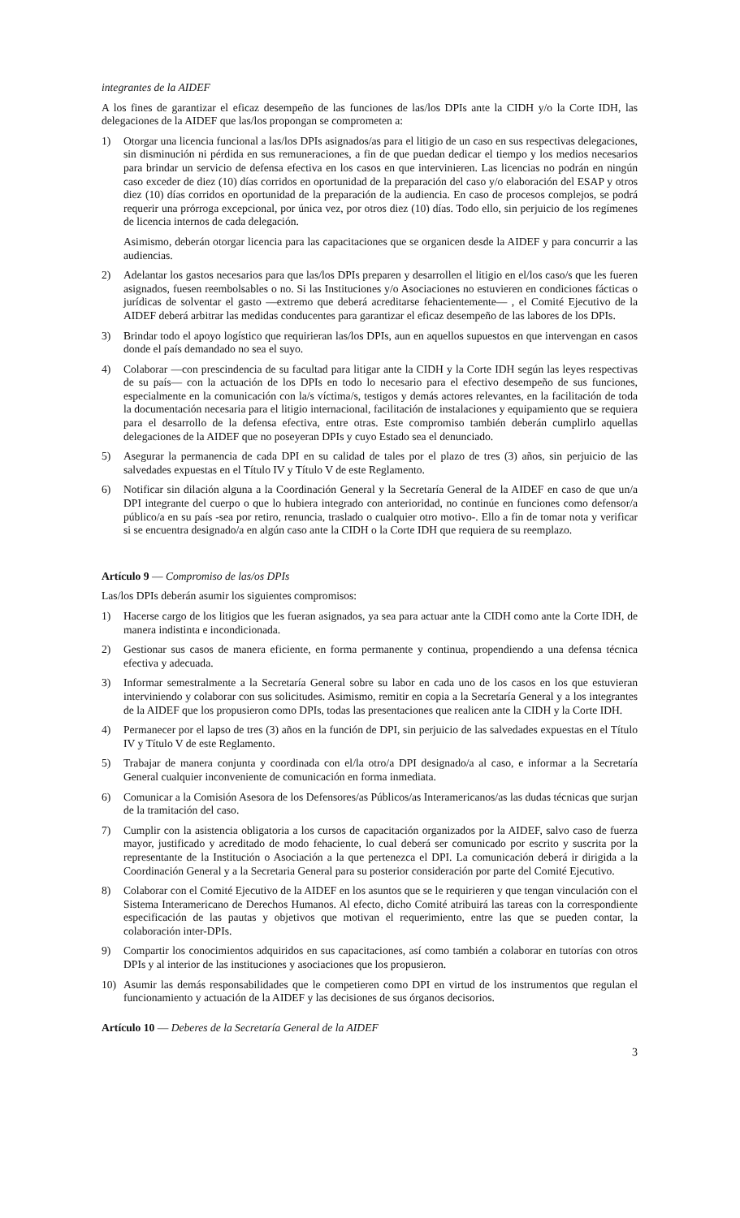integrantes de la AIDEF
A los fines de garantizar el eficaz desempeño de las funciones de las/los DPIs ante la CIDH y/o la Corte IDH, las delegaciones de la AIDEF que las/los propongan se comprometen a:
1) Otorgar una licencia funcional a las/los DPIs asignados/as para el litigio de un caso en sus respectivas delegaciones, sin disminución ni pérdida en sus remuneraciones, a fin de que puedan dedicar el tiempo y los medios necesarios para brindar un servicio de defensa efectiva en los casos en que intervinieren. Las licencias no podrán en ningún caso exceder de diez (10) días corridos en oportunidad de la preparación del caso y/o elaboración del ESAP y otros diez (10) días corridos en oportunidad de la preparación de la audiencia. En caso de procesos complejos, se podrá requerir una prórroga excepcional, por única vez, por otros diez (10) días. Todo ello, sin perjuicio de los regímenes de licencia internos de cada delegación.
Asimismo, deberán otorgar licencia para las capacitaciones que se organicen desde la AIDEF y para concurrir a las audiencias.
2) Adelantar los gastos necesarios para que las/los DPIs preparen y desarrollen el litigio en el/los caso/s que les fueren asignados, fuesen reembolsables o no. Si las Instituciones y/o Asociaciones no estuvieren en condiciones fácticas o jurídicas de solventar el gasto —extremo que deberá acreditarse fehacientemente— , el Comité Ejecutivo de la AIDEF deberá arbitrar las medidas conducentes para garantizar el eficaz desempeño de las labores de los DPIs.
3) Brindar todo el apoyo logístico que requirieran las/los DPIs, aun en aquellos supuestos en que intervengan en casos donde el país demandado no sea el suyo.
4) Colaborar —con prescindencia de su facultad para litigar ante la CIDH y la Corte IDH según las leyes respectivas de su país— con la actuación de los DPIs en todo lo necesario para el efectivo desempeño de sus funciones, especialmente en la comunicación con la/s víctima/s, testigos y demás actores relevantes, en la facilitación de toda la documentación necesaria para el litigio internacional, facilitación de instalaciones y equipamiento que se requiera para el desarrollo de la defensa efectiva, entre otras. Este compromiso también deberán cumplirlo aquellas delegaciones de la AIDEF que no poseyeran DPIs y cuyo Estado sea el denunciado.
5) Asegurar la permanencia de cada DPI en su calidad de tales por el plazo de tres (3) años, sin perjuicio de las salvedades expuestas en el Título IV y Título V de este Reglamento.
6) Notificar sin dilación alguna a la Coordinación General y la Secretaría General de la AIDEF en caso de que un/a DPI integrante del cuerpo o que lo hubiera integrado con anterioridad, no continúe en funciones como defensor/a público/a en su país -sea por retiro, renuncia, traslado o cualquier otro motivo-. Ello a fin de tomar nota y verificar si se encuentra designado/a en algún caso ante la CIDH o la Corte IDH que requiera de su reemplazo.
Artículo 9 — Compromiso de las/os DPIs
Las/los DPIs deberán asumir los siguientes compromisos:
1) Hacerse cargo de los litigios que les fueran asignados, ya sea para actuar ante la CIDH como ante la Corte IDH, de manera indistinta e incondicionada.
2) Gestionar sus casos de manera eficiente, en forma permanente y continua, propendiendo a una defensa técnica efectiva y adecuada.
3) Informar semestralmente a la Secretaría General sobre su labor en cada uno de los casos en los que estuvieran interviniendo y colaborar con sus solicitudes. Asimismo, remitir en copia a la Secretaría General y a los integrantes de la AIDEF que los propusieron como DPIs, todas las presentaciones que realicen ante la CIDH y la Corte IDH.
4) Permanecer por el lapso de tres (3) años en la función de DPI, sin perjuicio de las salvedades expuestas en el Título IV y Título V de este Reglamento.
5) Trabajar de manera conjunta y coordinada con el/la otro/a DPI designado/a al caso, e informar a la Secretaría General cualquier inconveniente de comunicación en forma inmediata.
6) Comunicar a la Comisión Asesora de los Defensores/as Públicos/as Interamericanos/as las dudas técnicas que surjan de la tramitación del caso.
7) Cumplir con la asistencia obligatoria a los cursos de capacitación organizados por la AIDEF, salvo caso de fuerza mayor, justificado y acreditado de modo fehaciente, lo cual deberá ser comunicado por escrito y suscrita por la representante de la Institución o Asociación a la que pertenezca el DPI. La comunicación deberá ir dirigida a la Coordinación General y a la Secretaria General para su posterior consideración por parte del Comité Ejecutivo.
8) Colaborar con el Comité Ejecutivo de la AIDEF en los asuntos que se le requirieren y que tengan vinculación con el Sistema Interamericano de Derechos Humanos. Al efecto, dicho Comité atribuirá las tareas con la correspondiente especificación de las pautas y objetivos que motivan el requerimiento, entre las que se pueden contar, la colaboración inter-DPIs.
9) Compartir los conocimientos adquiridos en sus capacitaciones, así como también a colaborar en tutorías con otros DPIs y al interior de las instituciones y asociaciones que los propusieron.
10) Asumir las demás responsabilidades que le competieren como DPI en virtud de los instrumentos que regulan el funcionamiento y actuación de la AIDEF y las decisiones de sus órganos decisorios.
Artículo 10 — Deberes de la Secretaría General de la AIDEF
3